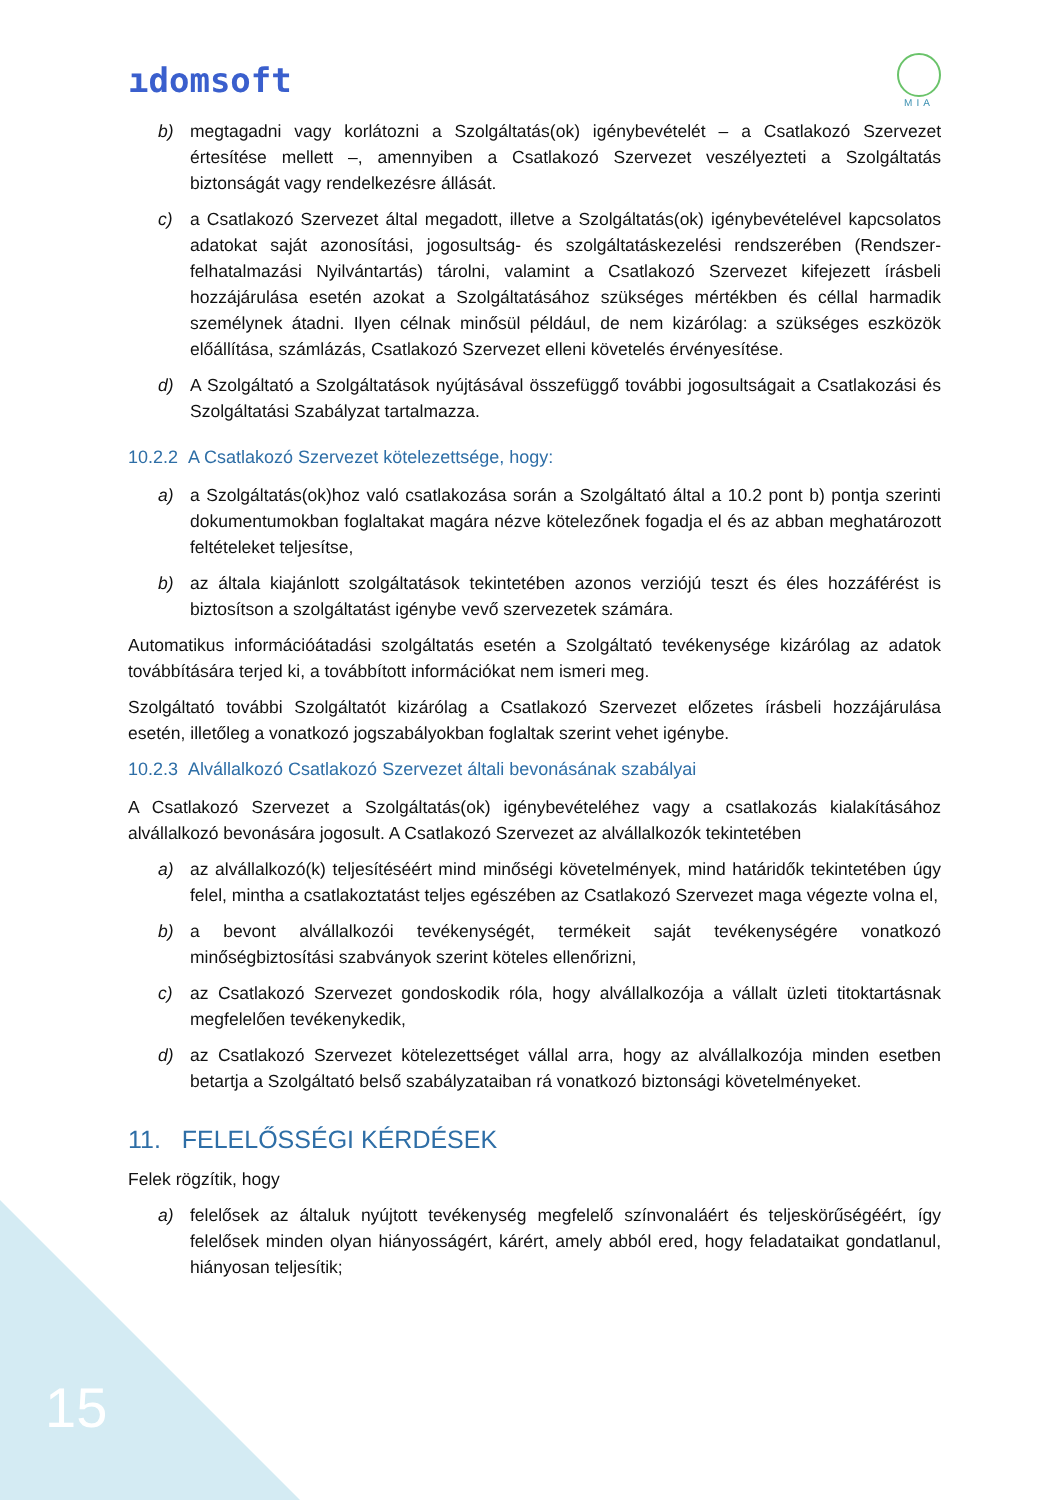ıdomsoft
MIA
b) megtagadni vagy korlátozni a Szolgáltatás(ok) igénybevételét – a Csatlakozó Szervezet értesítése mellett –, amennyiben a Csatlakozó Szervezet veszélyezteti a Szolgáltatás biztonságát vagy rendelkezésre állását.
c) a Csatlakozó Szervezet által megadott, illetve a Szolgáltatás(ok) igénybevételével kapcsolatos adatokat saját azonosítási, jogosultság- és szolgáltatáskezelési rendszerében (Rendszer-felhatalmazási Nyilvántartás) tárolni, valamint a Csatlakozó Szervezet kifejezett írásbeli hozzájárulása esetén azokat a Szolgáltatásához szükséges mértékben és céllal harmadik személynek átadni. Ilyen célnak minősül például, de nem kizárólag: a szükséges eszközök előállítása, számlázás, Csatlakozó Szervezet elleni követelés érvényesítése.
d) A Szolgáltató a Szolgáltatások nyújtásával összefüggő további jogosultságait a Csatlakozási és Szolgáltatási Szabályzat tartalmazza.
10.2.2 A Csatlakozó Szervezet kötelezettsége, hogy:
a) a Szolgáltatás(ok)hoz való csatlakozása során a Szolgáltató által a 10.2 pont b) pontja szerinti dokumentumokban foglaltakat magára nézve kötelezőnek fogadja el és az abban meghatározott feltételeket teljesítse,
b) az általa kiajánlott szolgáltatások tekintetében azonos verziójú teszt és éles hozzáférést is biztosítson a szolgáltatást igénybe vevő szervezetek számára.
Automatikus információátadási szolgáltatás esetén a Szolgáltató tevékenysége kizárólag az adatok továbbítására terjed ki, a továbbított információkat nem ismeri meg.
Szolgáltató további Szolgáltatót kizárólag a Csatlakozó Szervezet előzetes írásbeli hozzájárulása esetén, illetőleg a vonatkozó jogszabályokban foglaltak szerint vehet igénybe.
10.2.3 Alvállalkozó Csatlakozó Szervezet általi bevonásának szabályai
A Csatlakozó Szervezet a Szolgáltatás(ok) igénybevételéhez vagy a csatlakozás kialakításához alvállalkozó bevonására jogosult. A Csatlakozó Szervezet az alvállalkozók tekintetében
a) az alvállalkozó(k) teljesítéséért mind minőségi követelmények, mind határidők tekintetében úgy felel, mintha a csatlakoztatást teljes egészében az Csatlakozó Szervezet maga végezte volna el,
b) a bevont alvállalkozói tevékenységét, termékeit saját tevékenységére vonatkozó minőségbiztosítási szabványok szerint köteles ellenőrizni,
c) az Csatlakozó Szervezet gondoskodik róla, hogy alvállalkozója a vállalt üzleti titoktartásnak megfelelően tevékenykedik,
d) az Csatlakozó Szervezet kötelezettséget vállal arra, hogy az alvállalkozója minden esetben betartja a Szolgáltató belső szabályzataiban rá vonatkozó biztonsági követelményeket.
11. FELELŐSSÉGI KÉRDÉSEK
Felek rögzítik, hogy
a) felelősek az általuk nyújtott tevékenység megfelelő színvonaláért és teljeskörűségéért, így felelősek minden olyan hiányosságért, kárért, amely abból ered, hogy feladataikat gondatlanul, hiányosan teljesítik;
15